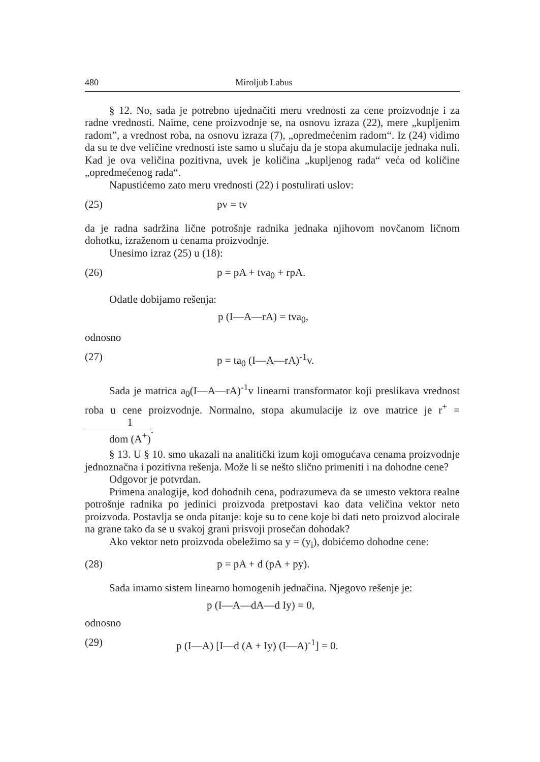480 Miroljub Labus
§ 12. No, sada je potrebno ujednačiti meru vrednosti za cene proizvodnje i za radne vrednosti. Naime, cene proizvodnje se, na osnovu izraza (22), mere „kupljenim radom”, a vrednost roba, na osnovu izraza (7), „opredmećenim radom“. Iz (24) vidimo da su te dve veličine vrednosti iste samo u slučaju da je stopa akumulacije jednaka nuli. Kad je ova veličina pozitivna, uvek je količina „kupljenog rada“ veća od količine „opredmećenog rada“.
Napustićemo zato meru vrednosti (22) i postulirati uslov:
(25) pv = tv
da je radna sadržina lične potrošnje radnika jednaka njihovom novčanom ličnom dohotku, izraženom u cenama proizvodnje.
Unesimo izraz (25) u (18):
(26) p = pA + tva<sub>0</sub> + rpA.
Odatle dobijamo rešenja:
p (I—A—rA) = tva<sub>0</sub>,
odnosno
(27) p = ta<sub>0</sub> (I—A—rA)<sup>-1</sup>v.
Sada je matrica a<sub>0</sub>(I—A—rA)<sup>-1</sup>v linearni transformator koji preslikava vrednost roba u cene proizvodnje. Normalno, stopa akumulacije iz ove matrice je r<sup>+</sup> = 1 dom (A<sup>+</sup>).
§ 13. U § 10. smo ukazali na analitički izum koji omogućava cenama proizvodnje jednoznačna i pozitivna rešenja. Može li se nešto slično primeniti i na dohodne cene?
Odgovor je potvrdan.
Primena analogije, kod dohodnih cena, podrazumeva da se umesto vektora realne potrošnje radnika po jedinici proizvoda pretpostavi kao data veličina vektor neto proizvoda. Postavlja se onda pitanje: koje su to cene koje bi dati neto proizvod alocirale na grane tako da se u svakoj grani prisvoji prosečan dohodak?
Ako vektor neto proizvoda obeležimo sa y = (y<sub>i</sub>), dobićemo dohodne cene:
(28) p = pA + d (pA + py).
Sada imamo sistem linearno homogenih jednačina. Njegovo rešenje je:
p (I—A—dA—d Iy) = 0,
odnosno
(29) p (I—A) [I—d (A + Iy) (I—A)<sup>-1</sup>] = 0.